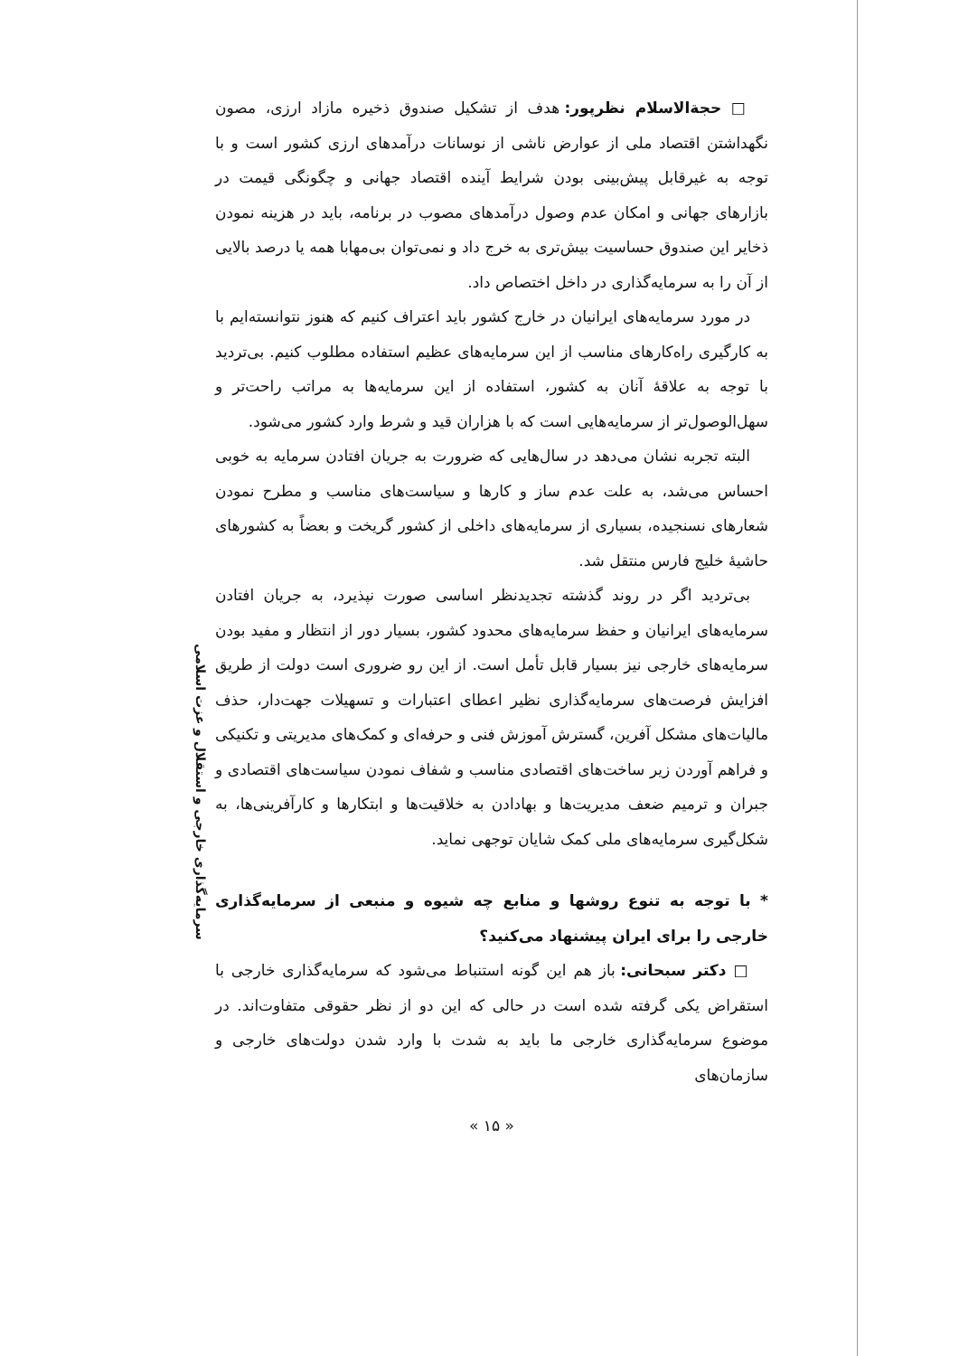سرمایه‌گذاری خارجی و استقلال و عزت اسلامی
□ حجةالاسلام نظرپور: هدف از تشکیل صندوق ذخیره مازاد ارزی، مصون نگهداشتن اقتصاد ملی از عوارض ناشی از نوسانات درآمدهای ارزی کشور است و با توجه به غیرقابل پیش‌بینی بودن شرایط آینده اقتصاد جهانی و چگونگی قیمت در بازارهای جهانی و امکان عدم وصول درآمدهای مصوب در برنامه، باید در هزینه نمودن ذخایر این صندوق حساسیت بیش‌تری به خرج داد و نمی‌توان بی‌مهابا همه یا درصد بالایی از آن را به سرمایه‌گذاری در داخل اختصاص داد.
در مورد سرمایه‌های ایرانیان در خارج کشور باید اعتراف کنیم که هنوز نتوانسته‌ایم با به کارگیری راه‌کارهای مناسب از این سرمایه‌های عظیم استفاده مطلوب کنیم. بی‌تردید با توجه به علاقهٔ آنان به کشور، استفاده از این سرمایه‌ها به مراتب راحت‌تر و سهل‌الوصول‌تر از سرمایه‌هایی است که با هزاران قید و شرط وارد کشور می‌شود.
البته تجربه نشان می‌دهد در سال‌هایی که ضرورت به جریان افتادن سرمایه به خوبی احساس می‌شد، به علت عدم ساز و کارها و سیاست‌های مناسب و مطرح نمودن شعارهای نسنجیده، بسیاری از سرمایه‌های داخلی از کشور گریخت و بعضاً به کشورهای حاشیهٔ خلیج فارس منتقل شد.
بی‌تردید اگر در روند گذشته تجدیدنظر اساسی صورت نپذیرد، به جریان افتادن سرمایه‌های ایرانیان و حفظ سرمایه‌های محدود کشور، بسیار دور از انتظار و مفید بودن سرمایه‌های خارجی نیز بسیار قابل تأمل است. از این رو ضروری است دولت از طریق افزایش فرصت‌های سرمایه‌گذاری نظیر اعطای اعتبارات و تسهیلات جهت‌دار، حذف مالیات‌های مشکل آفرین، گسترش آموزش فنی و حرفه‌ای و کمک‌های مدیریتی و تکنیکی و فراهم آوردن زیر ساخت‌های اقتصادی مناسب و شفاف نمودن سیاست‌های اقتصادی و جبران و ترمیم ضعف مدیریت‌ها و بهادادن به خلاقیت‌ها و ابتکارها و کارآفرینی‌ها، به شکل‌گیری سرمایه‌های ملی کمک شایان توجهی نماید.
* با توجه به تنوع روشها و منابع چه شیوه و منبعی از سرمایه‌گذاری خارجی را برای ایران پیشنهاد می‌کنید؟
□ دکتر سبحانی: باز هم این گونه استنباط می‌شود که سرمایه‌گذاری خارجی با استقراض یکی گرفته شده است در حالی که این دو از نظر حقوقی متفاوت‌اند. در موضوع سرمایه‌گذاری خارجی ما باید به شدت با وارد شدن دولت‌های خارجی و سازمان‌های
« ۱۵ »